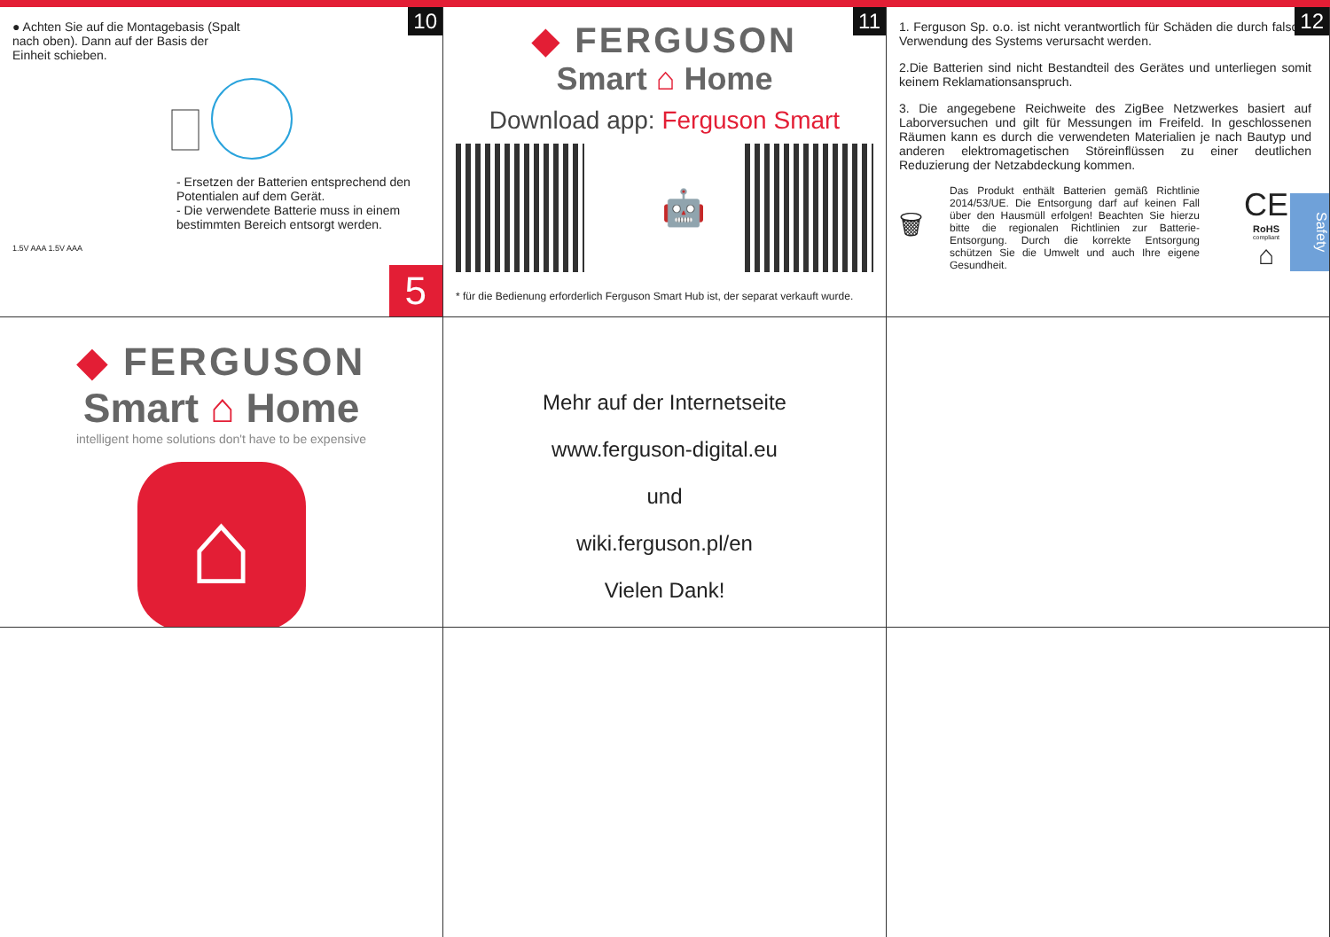10
● Achten Sie auf die Montagebasis (Spalt nach oben). Dann auf der Basis der Einheit schieben.
- Ersetzen der Batterien entsprechend den Potentialen auf dem Gerät.
- Die verwendete Batterie muss in einem bestimmten Bereich entsorgt werden.
1.5V AAA 1.5V AAA
5
11
◆ FERGUSON
Smart ⌂ Home
Download app: Ferguson Smart
🤖
* für die Bedienung erforderlich Ferguson Smart Hub ist, der separat verkauft wurde.
12
1. Ferguson Sp. o.o. ist nicht verantwortlich für Schäden die durch falsche Verwendung des Systems verursacht werden.
2.Die Batterien sind nicht Bestandteil des Gerätes und unterliegen somit keinem Reklamationsanspruch.
3. Die angegebene Reichweite des ZigBee Netzwerkes basiert auf Laborversuchen und gilt für Messungen im Freifeld. In geschlossenen Räumen kann es durch die verwendeten Materialien je nach Bautyp und anderen elektromagetischen Störeinflüssen zu einer deutlichen Reduzierung der Netzabdeckung kommen.
🗑
Das Produkt enthält Batterien gemäß Richtlinie 2014/53/UE. Die Entsorgung darf auf keinen Fall über den Hausmüll erfolgen! Beachten Sie hierzu bitte die regionalen Richtlinien zur Batterie-Entsorgung. Durch die korrekte Entsorgung schützen Sie die Umwelt und auch Ihre eigene Gesundheit.
CE
RoHS
compliant
⌂
Safety
◆ FERGUSON
Smart ⌂ Home
intelligent home solutions don't have to be expensive
⌂
Mehr auf der Internetseite
www.ferguson-digital.eu
und
wiki.ferguson.pl/en
Vielen Dank!